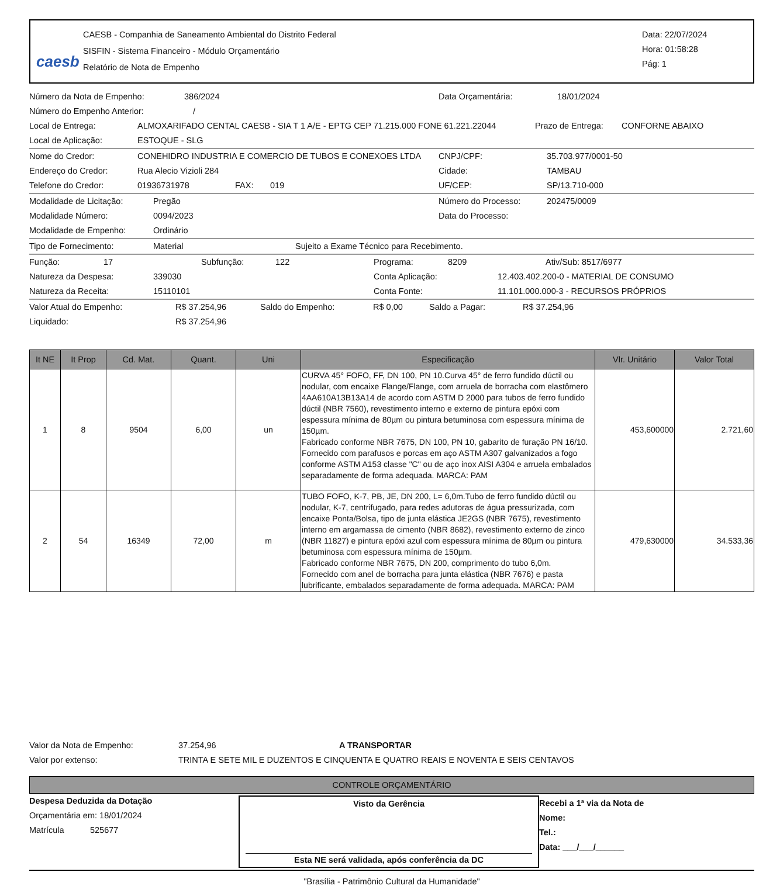caesb
CAESB - Companhia de Saneamento Ambiental do Distrito Federal
SISFIN - Sistema Financeiro - Módulo Orçamentário
Relatório de Nota de Empenho
Data: 22/07/2024
Hora: 01:58:28
Pág: 1
Número da Nota de Empenho: 386/2024 Data Orçamentária: 18/01/2024
Número do Empenho Anterior: /
Local de Entrega: ALMOXARIFADO CENTAL CAESB - SIA T 1 A/E - EPTG CEP 71.215.000 FONE 61.221.22044 Prazo de Entrega: CONFORNE ABAIXO
Local de Aplicação: ESTOQUE - SLG
Nome do Credor: CONEHIDRO INDUSTRIA E COMERCIO DE TUBOS E CONEXOES LTDA CNPJ/CPF: 35.703.977/0001-50
Endereço do Credor: Rua Alecio Vizioli 284 Cidade: TAMBAU
Telefone do Credor: 01936731978 FAX: 019 UF/CEP: SP/13.710-000
Modalidade de Licitação: Pregão Número do Processo: 202475/0009
Modalidade Número: 0094/2023 Data do Processo:
Modalidade de Empenho: Ordinário
Tipo de Fornecimento: Material Sujeito a Exame Técnico para Recebimento.
Função: 17 Subfunção: 122 Programa: 8209 Ativ/Sub: 8517/6977
Natureza da Despesa: 339030 Conta Aplicação: 12.403.402.200-0 - MATERIAL DE CONSUMO
Natureza da Receita: 15110101 Conta Fonte: 11.101.000.000-3 - RECURSOS PRÓPRIOS
Valor Atual do Empenho: R$ 37.254,96 Saldo do Empenho: R$ 0,00 Saldo a Pagar: R$ 37.254,96
Liquidado: R$ 37.254,96
| It NE | It Prop | Cd. Mat. | Quant. | Uni | Especificação | Vlr. Unitário | Valor Total |
| --- | --- | --- | --- | --- | --- | --- | --- |
| 1 | 8 | 9504 | 6,00 | un | CURVA 45° FOFO, FF, DN 100, PN 10.Curva 45° de ferro fundido dúctil ou nodular, com encaixe Flange/Flange, com arruela de borracha com elastômero 4AA610A13B13A14 de acordo com ASTM D 2000 para tubos de ferro fundido dúctil (NBR 7560), revestimento interno e externo de pintura epóxi com espessura mínima de 80µm ou pintura betuminosa com espessura mínima de 150µm. Fabricado conforme NBR 7675, DN 100, PN 10, gabarito de furação PN 16/10. Fornecido com parafusos e porcas em aço ASTM A307 galvanizados a fogo conforme ASTM A153 classe "C" ou de aço inox AISI A304 e arruela embalados separadamente de forma adequada. MARCA: PAM | 453,600000 | 2.721,60 |
| 2 | 54 | 16349 | 72,00 | m | TUBO FOFO, K-7, PB, JE, DN 200, L= 6,0m.Tubo de ferro fundido dúctil ou nodular, K-7, centrifugado, para redes adutoras de água pressurizada, com encaixe Ponta/Bolsa, tipo de junta elástica JE2GS (NBR 7675), revestimento interno em argamassa de cimento (NBR 8682), revestimento externo de zinco (NBR 11827) e pintura epóxi azul com espessura mínima de 80µm ou pintura betuminosa com espessura mínima de 150µm. Fabricado conforme NBR 7675, DN 200, comprimento do tubo 6,0m. Fornecido com anel de borracha para junta elástica (NBR 7676) e pasta lubrificante, embalados separadamente de forma adequada. MARCA: PAM | 479,630000 | 34.533,36 |
Valor da Nota de Empenho: 37.254,96 A TRANSPORTAR
Valor por extenso: TRINTA E SETE MIL E DUZENTOS E CINQUENTA E QUATRO REAIS E NOVENTA E SEIS CENTAVOS
CONTROLE ORÇAMENTÁRIO
Despesa Deduzida da Dotação
Orçamentária em: 18/01/2024
Matrícula 525677
Visto da Gerência
Esta NE será validada, após conferência da DC
Recebi a 1ª via da Nota de
Nome:
Tel.:
Data: ___/___/______
"Brasília - Patrimônio Cultural da Humanidade"